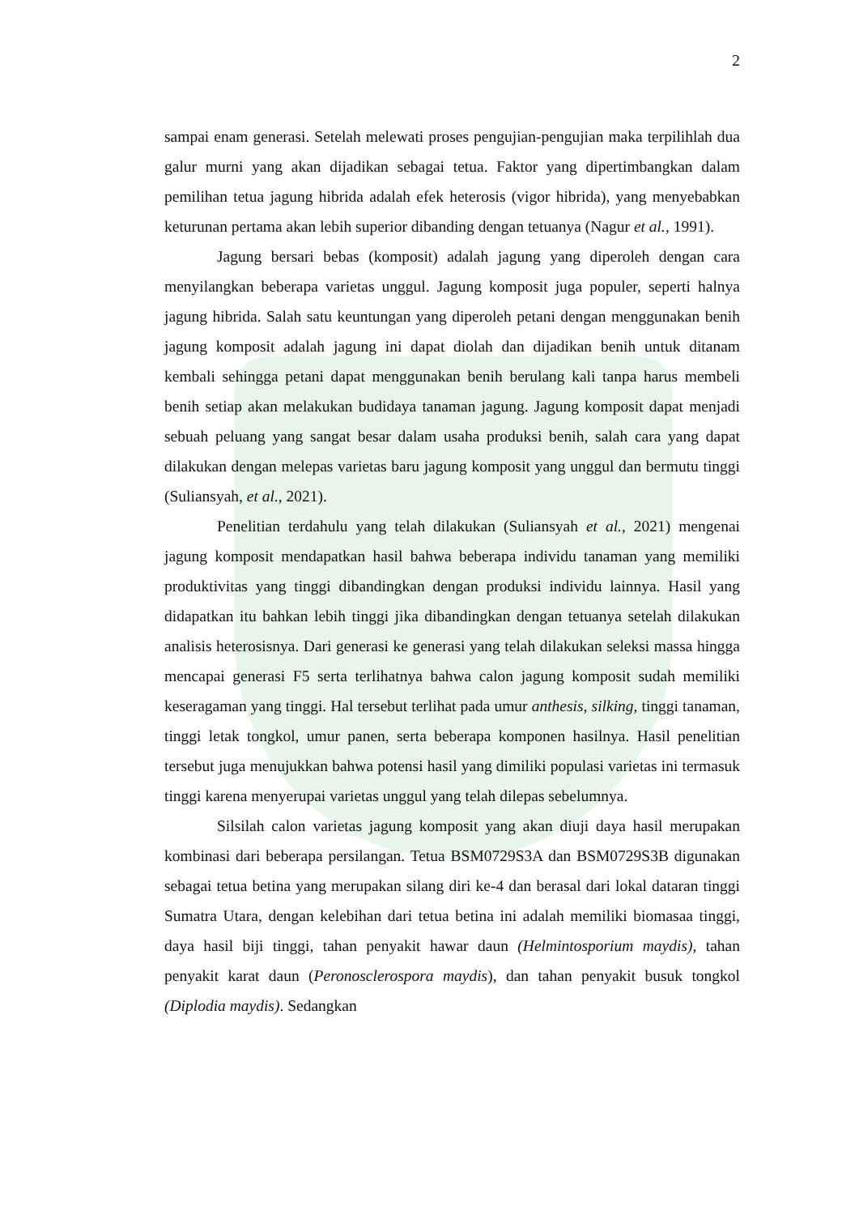2
sampai enam generasi. Setelah melewati proses pengujian-pengujian maka terpilihlah dua galur murni yang akan dijadikan sebagai tetua. Faktor yang dipertimbangkan dalam pemilihan tetua jagung hibrida adalah efek heterosis (vigor hibrida), yang menyebabkan keturunan pertama akan lebih superior dibanding dengan tetuanya (Nagur et al., 1991).
Jagung bersari bebas (komposit) adalah jagung yang diperoleh dengan cara menyilangkan beberapa varietas unggul. Jagung komposit juga populer, seperti halnya jagung hibrida. Salah satu keuntungan yang diperoleh petani dengan menggunakan benih jagung komposit adalah jagung ini dapat diolah dan dijadikan benih untuk ditanam kembali sehingga petani dapat menggunakan benih berulang kali tanpa harus membeli benih setiap akan melakukan budidaya tanaman jagung. Jagung komposit dapat menjadi sebuah peluang yang sangat besar dalam usaha produksi benih, salah cara yang dapat dilakukan dengan melepas varietas baru jagung komposit yang unggul dan bermutu tinggi (Suliansyah, et al., 2021).
Penelitian terdahulu yang telah dilakukan (Suliansyah et al., 2021) mengenai jagung komposit mendapatkan hasil bahwa beberapa individu tanaman yang memiliki produktivitas yang tinggi dibandingkan dengan produksi individu lainnya. Hasil yang didapatkan itu bahkan lebih tinggi jika dibandingkan dengan tetuanya setelah dilakukan analisis heterosisnya. Dari generasi ke generasi yang telah dilakukan seleksi massa hingga mencapai generasi F5 serta terlihatnya bahwa calon jagung komposit sudah memiliki keseragaman yang tinggi. Hal tersebut terlihat pada umur anthesis, silking, tinggi tanaman, tinggi letak tongkol, umur panen, serta beberapa komponen hasilnya. Hasil penelitian tersebut juga menujukkan bahwa potensi hasil yang dimiliki populasi varietas ini termasuk tinggi karena menyerupai varietas unggul yang telah dilepas sebelumnya.
Silsilah calon varietas jagung komposit yang akan diuji daya hasil merupakan kombinasi dari beberapa persilangan. Tetua BSM0729S3A dan BSM0729S3B digunakan sebagai tetua betina yang merupakan silang diri ke-4 dan berasal dari lokal dataran tinggi Sumatra Utara, dengan kelebihan dari tetua betina ini adalah memiliki biomasaa tinggi, daya hasil biji tinggi, tahan penyakit hawar daun (Helmintosporium maydis), tahan penyakit karat daun (Peronosclerospora maydis), dan tahan penyakit busuk tongkol (Diplodia maydis). Sedangkan